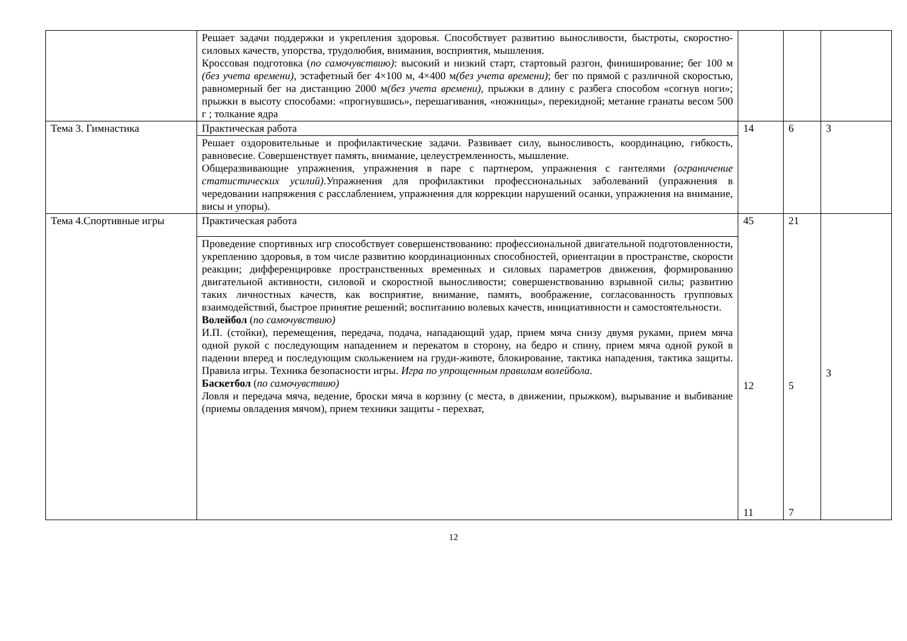| | Решает задачи поддержки и укрепления здоровья. Способствует развитию выносливости, быстроты, скоростно-силовых качеств, упорства, трудолюбия, внимания, восприятия, мышления. Кроссовая подготовка ( по самочувствию) : высокий и низкий старт, стартовый разгон, финиширование; бег 100 м (без учета времени) , эстафетный бег 4×100 м, 4×400 м (без учета времени) ; бег по прямой с различной скоростью, равномерный бег на дистанцию 2000 м (без учета времени) , прыжки в длину с разбега способом «согнув ноги»; прыжки в высоту способами: «прогнувшись», перешагивания, «ножницы», перекидной; метание гранаты весом 500 г ; толкание ядра | | | |
| Тема 3. Гимнастика | Практическая работа | 14 | 6 | 3 |
| | Решает оздоровительные и профилактические задачи. Развивает силу, выносливость, координацию, гибкость, равновесие. Совершенствует память, внимание, целеустремленность, мышление. Общеразвивающие упражнения, упражнения в паре с партнером, упражнения с гантелями (ограничение статистических усилий) .Упражнения для профилактики профессиональных заболеваний (упражнения в чередовании напряжения с расслаблением, упражнения для коррекции нарушений осанки, упражнения на внимание, висы и упоры). | | | |
| Тема 4.Спортивные игры | Практическая работа | 45 12 11 | 21 5 7 | 3 |
| | Проведение спортивных игр способствует совершенствованию: профессиональной двигательной подготовленности, укреплению здоровья, в том числе развитию координационных способностей, ориентации в пространстве, скорости реакции; дифференцировке пространственных временных и силовых параметров движения, формированию двигательной активности, силовой и скоростной выносливости; совершенствованию взрывной силы; развитию таких личностных качеств, как восприятие, внимание, память, воображение, согласованность групповых взаимодействий, быстрое принятие решений; воспитанию волевых качеств, инициативности и самостоятельности. Волейбол ( по самочувствию) И.П. (стойки), перемещения, передача, подача, нападающий удар, прием мяча снизу двумя руками, прием мяча одной рукой с последующим нападением и перекатом в сторону, на бедро и спину, прием мяча одной рукой в падении вперед и последующим скольжением на груди-животе, блокирование, тактика нападения, тактика защиты. Правила игры. Техника безопасности игры. Игра по упрощенным правилам волейбола . Баскетбол ( по самочувствию) Ловля и передача мяча, ведение, броски мяча в корзину (с места, в движении, прыжком), вырывание и выбивание (приемы овладения мячом), прием техники защиты - перехват, | | | |
12